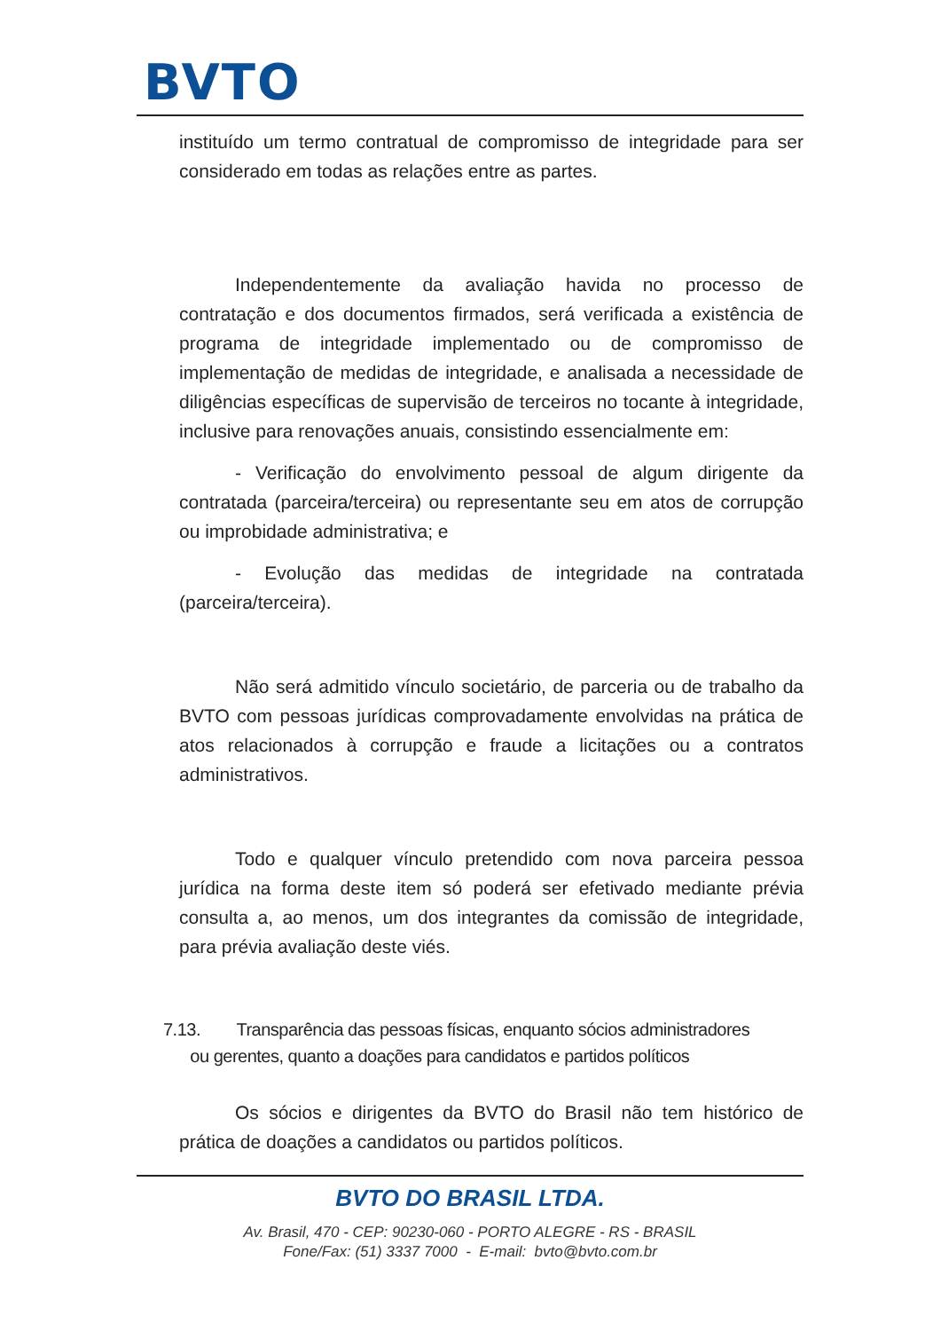BVTO
instituído um termo contratual de compromisso de integridade para ser considerado em todas as relações entre as partes.
Independentemente da avaliação havida no processo de contratação e dos documentos firmados, será verificada a existência de programa de integridade implementado ou de compromisso de implementação de medidas de integridade, e analisada a necessidade de diligências específicas de supervisão de terceiros no tocante à integridade, inclusive para renovações anuais, consistindo essencialmente em:
- Verificação do envolvimento pessoal de algum dirigente da contratada (parceira/terceira) ou representante seu em atos de corrupção ou improbidade administrativa; e
- Evolução das medidas de integridade na contratada (parceira/terceira).
Não será admitido vínculo societário, de parceria ou de trabalho da BVTO com pessoas jurídicas comprovadamente envolvidas na prática de atos relacionados à corrupção e fraude a licitações ou a contratos administrativos.
Todo e qualquer vínculo pretendido com nova parceira pessoa jurídica na forma deste item só poderá ser efetivado mediante prévia consulta a, ao menos, um dos integrantes da comissão de integridade, para prévia avaliação deste viés.
7.13. Transparência das pessoas físicas, enquanto sócios administradores
ou gerentes, quanto a doações para candidatos e partidos políticos
Os sócios e dirigentes da BVTO do Brasil não tem histórico de prática de doações a candidatos ou partidos políticos.
BVTO DO BRASIL LTDA.
Av. Brasil, 470 - CEP: 90230-060 - PORTO ALEGRE - RS - BRASIL
Fone/Fax: (51) 3337 7000 - E-mail: bvto@bvto.com.br